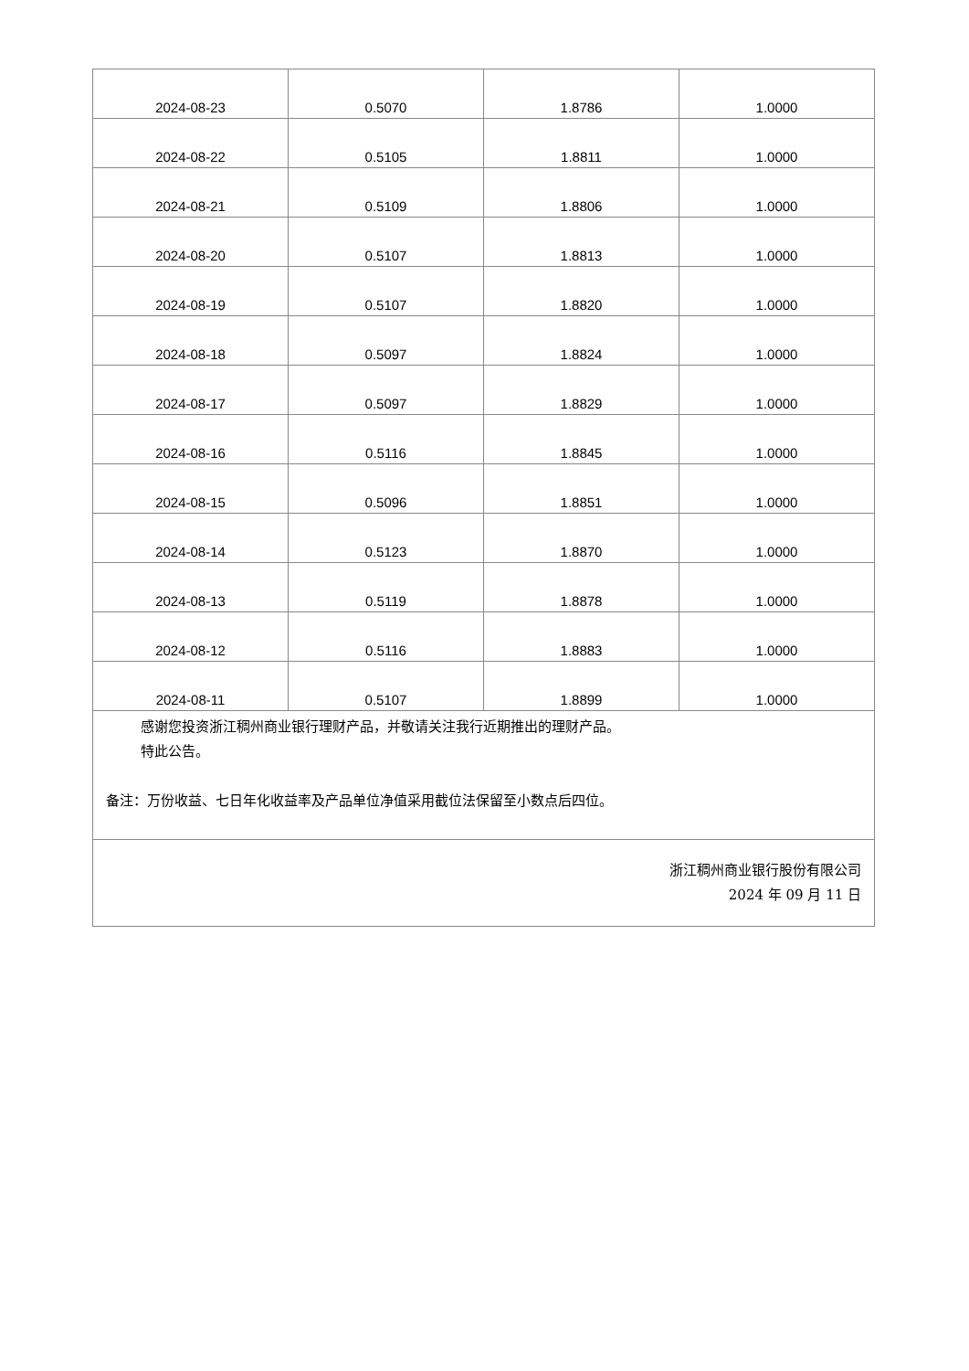| 2024-08-23 | 0.5070 | 1.8786 | 1.0000 |
| 2024-08-22 | 0.5105 | 1.8811 | 1.0000 |
| 2024-08-21 | 0.5109 | 1.8806 | 1.0000 |
| 2024-08-20 | 0.5107 | 1.8813 | 1.0000 |
| 2024-08-19 | 0.5107 | 1.8820 | 1.0000 |
| 2024-08-18 | 0.5097 | 1.8824 | 1.0000 |
| 2024-08-17 | 0.5097 | 1.8829 | 1.0000 |
| 2024-08-16 | 0.5116 | 1.8845 | 1.0000 |
| 2024-08-15 | 0.5096 | 1.8851 | 1.0000 |
| 2024-08-14 | 0.5123 | 1.8870 | 1.0000 |
| 2024-08-13 | 0.5119 | 1.8878 | 1.0000 |
| 2024-08-12 | 0.5116 | 1.8883 | 1.0000 |
| 2024-08-11 | 0.5107 | 1.8899 | 1.0000 |
感谢您投资浙江稠州商业银行理财产品，并敬请关注我行近期推出的理财产品。
特此公告。
备注：万份收益、七日年化收益率及产品单位净值采用截位法保留至小数点后四位。
浙江稠州商业银行股份有限公司
2024 年 09 月 11 日